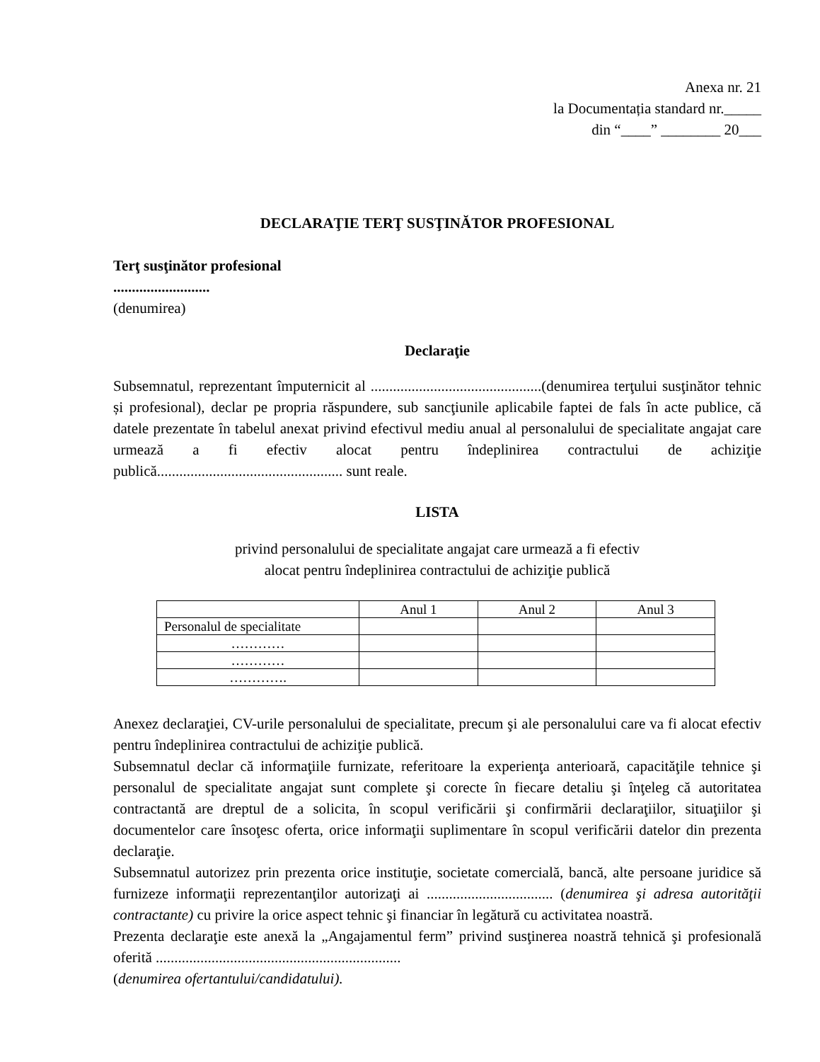Anexa nr. 21
la Documentația standard nr._____
din “____” ________ 20___
DECLARAŢIE TERŢ SUSŢINĂTOR PROFESIONAL
Terţ susţinător profesional
..........................
(denumirea)
Declaraţie
Subsemnatul, reprezentant împuternicit al ..............................................(denumirea terţului susţinător tehnic și profesional), declar pe propria răspundere, sub sancţiunile aplicabile faptei de fals în acte publice, că datele prezentate în tabelul anexat privind efectivul mediu anual al personalului de specialitate angajat care urmează a fi efectiv alocat pentru îndeplinirea contractului de achiziţie publică.................................................. sunt reale.
LISTA
privind personalului de specialitate angajat care urmează a fi efectiv
alocat pentru îndeplinirea contractului de achiziţie publică
| | Anul 1 | Anul 2 | Anul 3 |
| Personalul de specialitate | | | |
| ………… | | | |
| ………… | | | |
| …………. | | | |
Anexez declaraţiei, CV-urile personalului de specialitate, precum şi ale personalului care va fi alocat efectiv pentru îndeplinirea contractului de achiziţie publică.
Subsemnatul declar că informaţiile furnizate, referitoare la experienţa anterioară, capacităţile tehnice şi personalul de specialitate angajat sunt complete şi corecte în fiecare detaliu şi înţeleg că autoritatea contractantă are dreptul de a solicita, în scopul verificării şi confirmării declaraţiilor, situaţiilor şi documentelor care însoţesc oferta, orice informaţii suplimentare în scopul verificării datelor din prezenta declaraţie.
Subsemnatul autorizez prin prezenta orice instituţie, societate comercială, bancă, alte persoane juridice să furnizeze informaţii reprezentanţilor autorizaţi ai .................................. (denumirea şi adresa autorităţii contractante) cu privire la orice aspect tehnic şi financiar în legătură cu activitatea noastră.
Prezenta declaraţie este anexă la „Angajamentul ferm” privind susţinerea noastră tehnică şi profesională oferită ..................................................................
(denumirea ofertantului/candidatului).